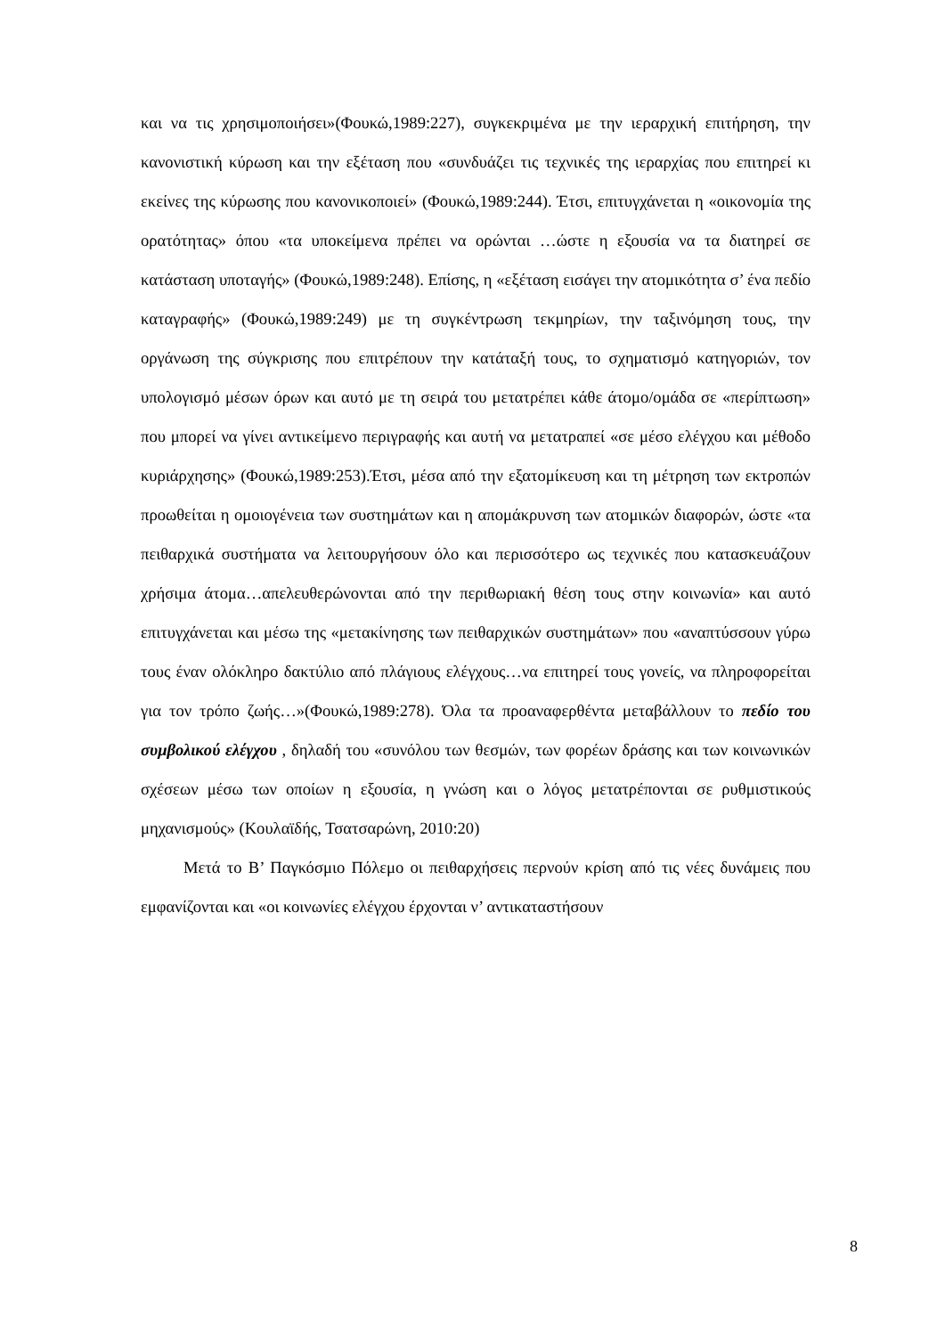και να τις χρησιμοποιήσει»(Φουκώ,1989:227), συγκεκριμένα με την ιεραρχική επιτήρηση, την κανονιστική κύρωση και την εξέταση που «συνδυάζει τις τεχνικές της ιεραρχίας που επιτηρεί κι εκείνες της κύρωσης που κανονικοποιεί» (Φουκώ,1989:244). Έτσι, επιτυγχάνεται η «οικονομία της ορατότητας» όπου «τα υποκείμενα πρέπει να ορώνται …ώστε η εξουσία να τα διατηρεί σε κατάσταση υποταγής» (Φουκώ,1989:248). Επίσης, η «εξέταση εισάγει την ατομικότητα σ’ ένα πεδίο καταγραφής» (Φουκώ,1989:249) με τη συγκέντρωση τεκμηρίων, την ταξινόμηση τους, την οργάνωση της σύγκρισης που επιτρέπουν την κατάταξή τους, το σχηματισμό κατηγοριών, τον υπολογισμό μέσων όρων και αυτό με τη σειρά του μετατρέπει κάθε άτομο/ομάδα σε «περίπτωση» που μπορεί να γίνει αντικείμενο περιγραφής και αυτή να μετατραπεί «σε μέσο ελέγχου και μέθοδο κυριάρχησης» (Φουκώ,1989:253).Έτσι, μέσα από την εξατομίκευση και τη μέτρηση των εκτροπών προωθείται η ομοιογένεια των συστημάτων και η απομάκρυνση των ατομικών διαφορών, ώστε «τα πειθαρχικά συστήματα να λειτουργήσουν όλο και περισσότερο ως τεχνικές που κατασκευάζουν χρήσιμα άτομα…απελευθερώνονται από την περιθωριακή θέση τους στην κοινωνία» και αυτό επιτυγχάνεται και μέσω της «μετακίνησης των πειθαρχικών συστημάτων» που «αναπτύσσουν γύρω τους έναν ολόκληρο δακτύλιο από πλάγιους ελέγχους…να επιτηρεί τους γονείς, να πληροφορείται για τον τρόπο ζωής…»(Φουκώ,1989:278). Όλα τα προαναφερθέντα μεταβάλλουν το πεδίο του συμβολικού ελέγχου , δηλαδή του «συνόλου των θεσμών, των φορέων δράσης και των κοινωνικών σχέσεων μέσω των οποίων η εξουσία, η γνώση και ο λόγος μετατρέπονται σε ρυθμιστικούς μηχανισμούς» (Κουλαϊδής, Τσατσαρώνη, 2010:20)
Μετά το Β’ Παγκόσμιο Πόλεμο οι πειθαρχήσεις περνούν κρίση από τις νέες δυνάμεις που εμφανίζονται και «οι κοινωνίες ελέγχου έρχονται ν’ αντικαταστήσουν
8